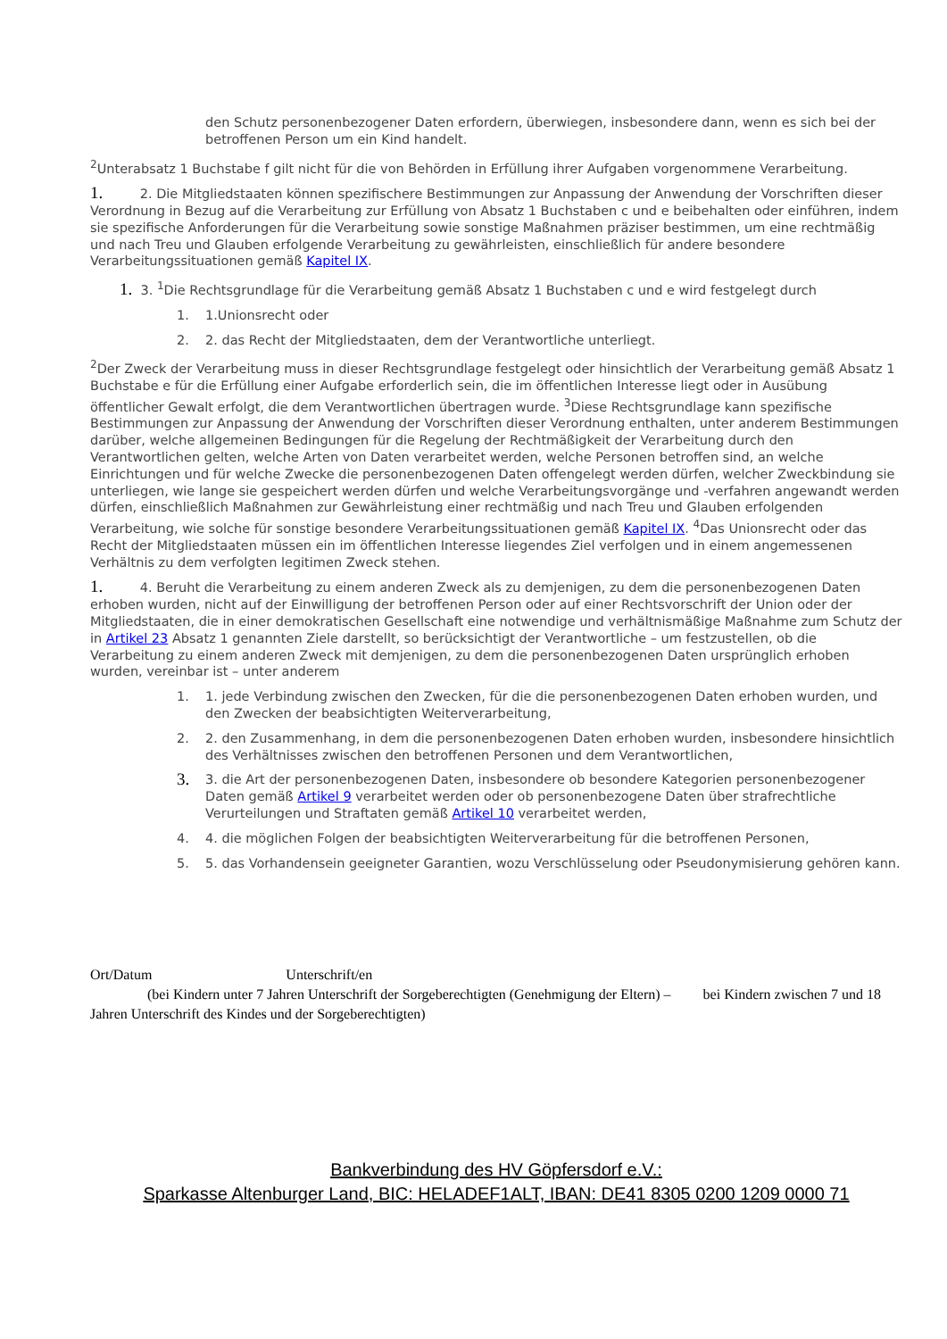den Schutz personenbezogener Daten erfordern, überwiegen, insbesondere dann, wenn es sich bei der betroffenen Person um ein Kind handelt.
<sup>2</sup> Unterabsatz 1 Buchstabe f gilt nicht für die von Behörden in Erfüllung ihrer Aufgaben vorgenommene Verarbeitung.
1. 2. Die Mitgliedstaaten können spezifischere Bestimmungen zur Anpassung der Anwendung der Vorschriften dieser Verordnung in Bezug auf die Verarbeitung zur Erfüllung von Absatz 1 Buchstaben c und e beibehalten oder einführen, indem sie spezifische Anforderungen für die Verarbeitung sowie sonstige Maßnahmen präziser bestimmen, um eine rechtmäßig und nach Treu und Glauben erfolgende Verarbeitung zu gewährleisten, einschließlich für andere besondere Verarbeitungssituationen gemäß Kapitel IX.
1. 3. <sup>1</sup>Die Rechtsgrundlage für die Verarbeitung gemäß Absatz 1 Buchstaben c und e wird festgelegt durch
1. 1.Unionsrecht oder
2. 2. das Recht der Mitgliedstaaten, dem der Verantwortliche unterliegt.
<sup>2</sup> Der Zweck der Verarbeitung muss in dieser Rechtsgrundlage festgelegt oder hinsichtlich der Verarbeitung gemäß Absatz 1 Buchstabe e für die Erfüllung einer Aufgabe erforderlich sein, die im öffentlichen Interesse liegt oder in Ausübung öffentlicher Gewalt erfolgt, die dem Verantwortlichen übertragen wurde. <sup>3</sup>Diese Rechtsgrundlage kann spezifische Bestimmungen zur Anpassung der Anwendung der Vorschriften dieser Verordnung enthalten, unter anderem Bestimmungen darüber, welche allgemeinen Bedingungen für die Regelung der Rechtmäßigkeit der Verarbeitung durch den Verantwortlichen gelten, welche Arten von Daten verarbeitet werden, welche Personen betroffen sind, an welche Einrichtungen und für welche Zwecke die personenbezogenen Daten offengelegt werden dürfen, welcher Zweckbindung sie unterliegen, wie lange sie gespeichert werden dürfen und welche Verarbeitungsvorgänge und -verfahren angewandt werden dürfen, einschließlich Maßnahmen zur Gewährleistung einer rechtmäßig und nach Treu und Glauben erfolgenden Verarbeitung, wie solche für sonstige besondere Verarbeitungssituationen gemäß Kapitel IX. <sup>4</sup>Das Unionsrecht oder das Recht der Mitgliedstaaten müssen ein im öffentlichen Interesse liegendes Ziel verfolgen und in einem angemessenen Verhältnis zu dem verfolgten legitimen Zweck stehen.
1. 4. Beruht die Verarbeitung zu einem anderen Zweck als zu demjenigen, zu dem die personenbezogenen Daten erhoben wurden, nicht auf der Einwilligung der betroffenen Person oder auf einer Rechtsvorschrift der Union oder der Mitgliedstaaten, die in einer demokratischen Gesellschaft eine notwendige und verhältnismäßige Maßnahme zum Schutz der in Artikel 23 Absatz 1 genannten Ziele darstellt, so berücksichtigt der Verantwortliche – um festzustellen, ob die Verarbeitung zu einem anderen Zweck mit demjenigen, zu dem die personenbezogenen Daten ursprünglich erhoben wurden, vereinbar ist – unter anderem
1. 1. jede Verbindung zwischen den Zwecken, für die die personenbezogenen Daten erhoben wurden, und den Zwecken der beabsichtigten Weiterverarbeitung,
2. 2. den Zusammenhang, in dem die personenbezogenen Daten erhoben wurden, insbesondere hinsichtlich des Verhältnisses zwischen den betroffenen Personen und dem Verantwortlichen,
3. 3. die Art der personenbezogenen Daten, insbesondere ob besondere Kategorien personenbezogener Daten gemäß Artikel 9 verarbeitet werden oder ob personenbezogene Daten über strafrechtliche Verurteilungen und Straftaten gemäß Artikel 10 verarbeitet werden,
4. 4. die möglichen Folgen der beabsichtigten Weiterverarbeitung für die betroffenen Personen,
5. 5. das Vorhandensein geeigneter Garantien, wozu Verschlüsselung oder Pseudonymisierung gehören kann.
Ort/Datum Unterschrift/en
(bei Kindern unter 7 Jahren Unterschrift der Sorgeberechtigten (Genehmigung der Eltern) – bei Kindern zwischen 7 und 18 Jahren Unterschrift des Kindes und der Sorgeberechtigten)
Bankverbindung des HV Göpfersdorf e.V.:
Sparkasse Altenburger Land, BIC: HELADEF1ALT, IBAN: DE41 8305 0200 1209 0000 71